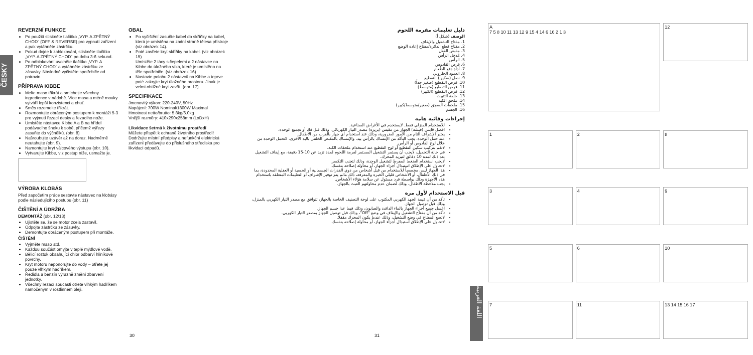ČESKY
REVERZNÍ FUNKCE
Po použití stiskněte tlačítko „VYP. A ZPĚTNÝ CHOD“ (OFF & REVERSE) pro vypnutí zařízení a pak vytáhněte zástrčku.
Pokud dojde k zablokování, stiskněte tlačítko „VYP. A ZPĚTNÝ CHOD“ po dobu 3-6 sekund.
Po odblokování uvolněte tlačítko „VYP. A ZPĚTNÝ CHOD“ a vytáhněte zástrčku ze zásuvky. Následně vyčistěte spotřebiče od potravin.
PŘÍPRAVA KIBBE
Melte maso třikrát a smíchejte všechny ingredience v nádobě. Více masa a méně mouky vytváří lepší konzistenci a chuť.
Směs rozemelte třikrát.
Rozmontujte obráceným postupem k montáži 5-3 pro vyjmutí řezací desky a řezacího nože.
Umístěte nástavce Kibbe A a B na hřídel podávacího šneku k sobě, přičemž výřezy zasuňte do výčnělků. (obr. 8)
Našroubujte uzávěr až na doraz. Nadměrně neutahujte (obr. 9).
Namontujte kryt válcového výstupu (obr. 10).
Vytvarujte Kibbe, viz postup níže, usmažte je.
VÝROBA KLOBÁS
Před započetím práce sestavte nástavec na klobásy podle následujícího postupu (obr. 11)
ČIŠTĚNÍ A ÚDRŽBA
DEMONTÁŽ (obr. 12/13)
Ujistěte se, že se motor zcela zastavil.
Odpojte zástrčku ze zásuvky.
Demontujte obráceným postupem při montáže.
ČIŠTĚNÍ
Vyjměte maso atd.
Každou součást omyjte v teplé mýdlové vodě.
Bělicí roztok obsahující chlor odbarví hliníkové povrchy.
Kryt motoru neponořujte do vody – otřete jej pouze vlhkým hadříkem.
Ředidla a benzín výrazně změní zbarvení jednotky.
Všechny řezací součásti otřete vlhkým hadříkem namočeným v rostlinném oleji.
OBAL
Po vyčištění zasuňte kabel do skříňky na kabel, která je umístěna na zadní straně tělesa přístroje (viz obrázek 14).
Poté zavřete kryt skříňky na kabel. (viz obrázek 15)
Umístěte 2 tácy s čepelemi a 2 nástavce na Kibbe do úložného víka, které je umístěno na těle spotřebiče. (viz obrázek 16)
Nastavte polohu 2 nástavců na Kibbe a teprve poté zakryjte kryt úložného prostoru. Jinak je velmi obtížné kryt zavřít. (obr. 17)
SPECIFIKACE
Jmenovitý výkon: 220-240V, 50Hz
Napájení: 700W Nominal/1800W Maximal
Hmotnost netto/brutto: 5.8kg/6.0kg
Vnější rozměry: 410x290x258mm (LxDxH)
Likvidace šetrná k životnímu prostředí
Můžete přispět k ochraně životního prostředí! Dodržujte místní předpisy a nefunkční elektrická zařízení předávejte do příslušného střediska pro likvidaci odpadů.
دليل تعليمات مفرمة اللحوم
الوصف (شكل أ)
1. مفتاح التشغيل والإيقاف
2. مفتاح قطع الدائرة/مفتاح إعادة الوضع
3. مقبض القفل
4. مُدخل الرأس
5. الرأس
6. قرص القادوس
7. أداة دفع الطعام
8. العمود الحلزوني
9. نصل (سكين) التقطيع
10. قرص التقطيع (صغير جداً)
11. قرص التقطيع (متوسط)
12. قرص التقطيع (الكبير)
13. حلقة التثبيت
14. ملحق الكبة
15. ملحقات السجق (صغير/متوسط/كبير)
16. الجسم
إجراءات وقائية هامة
للاستخدام المنزلي فقط. لايستخدم في الأغراض الصناعية.
افصل قابس (فيشة) الجهاز من مقبس (بريزة) مصدر التيار الكهربائي، وذلك قبل فك أو تجميع الوحدة.
يعتبر الإشراف التام من الأمور الضرورية، وذلك عند استخدام أي جهاز بالقرب من الأطفال.
عند حمل الوحدة، يجب التأكد من الإمساك بالرأس بيد، والإمساك بالمقبض الخلفي باليد الأخرى. لاتحمل الوحدة من خلال لوح القادوس أو الرأس.
لاتقم بتركيب سكين التقطيع أو لوح التقطيع عند استخدام ملحقات الكبة.
في حالة التحميل، لايجب أن يستمر التشغيل المستمر لفرمة اللحوم لمدة تزيد عن 10-15 دقيقة، مع إيقاف التشغيل بعد ذلك لمدة 10 دقائق لتبريد المحرك.
لايجب استخدام الضغط المفرط لتشغيل الوحدة، وذلك لتجنب التكسر.
لاتحاول على الإطلاق استبدال أجزاء الجهاز، أو محاولة إصلاحه بنفسك.
هذا الجهاز ليس مخصصاً للاستخدام من قبل أشخاص من ذوي القدرات الجسمانية أو الحسية أو العقلية المحدودة، بما في ذلك الأطفال، أو الأشخاص قليلي الخبرة والمعرفة، ذلك مالم يتم توفير الإشراف أو التعليمات المتعلقة باستخدام هذه الأجهزة وذلك بواسطة فرد مسئول عن سلامة هؤلاء الأشخاص.
يجب ملاحظة الاطفال، وذلك لضمان عدم محاولتهم العبث بالجهاز.
قبل الاستخدام لأول مرة
تأكد من أن قيمة الجهد الكهربي المكتوب على لوحة التصنيف الخاصة بالجهاز، تتوافق مع مصدر التيار الكهربي بالمنزل، وذلك قبل توصيل الجهاز.
اغسل جميع أجزاء الجهاز بالماء الدافئ والصابون، وذلك فيما عدا جسم الجهاز.
تأكد من أن مفتاح التشغيل والإيقاف في وضع "Off"، وذلك قبل توصيل الجهاز بمصدر التيار الكهربي.
لاتضع المفتاح في وضع التشغيل، وذلك عندما يكون المحرك مقفلا.
لاتحاول على الإطلاق استبدال أجزاء الجهاز، أو محاولة إصلاحه بنفسك.
اللغة العربية
A
7 5 8 10 11 13 12 9 15 4 14 6 16 2 1 3
12
1
2
8
3
4
9
5
6
10
7
11
13 14 15 16 17
30 31